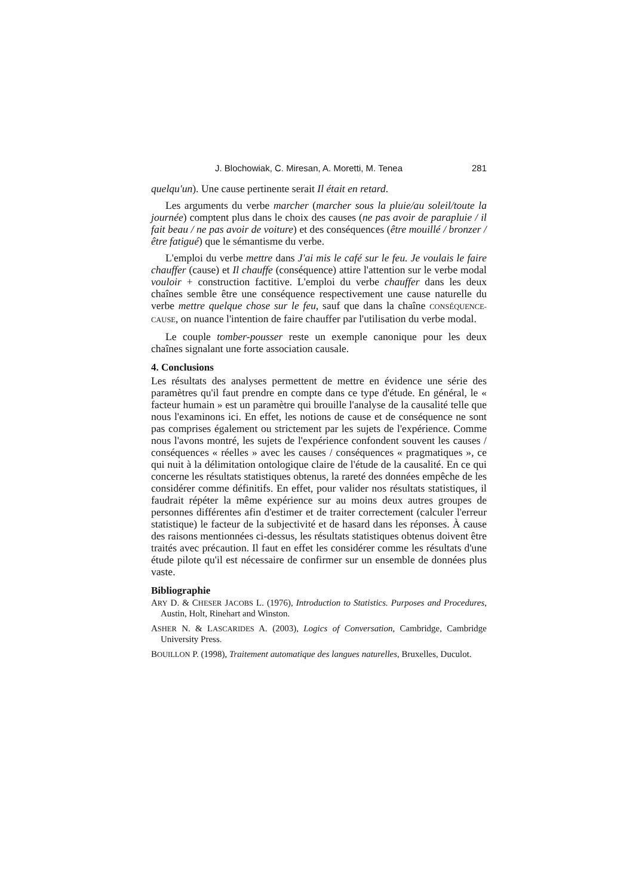J. Blochowiak, C. Miresan, A. Moretti, M. Tenea 281
quelqu'un). Une cause pertinente serait Il était en retard.
Les arguments du verbe marcher (marcher sous la pluie/au soleil/toute la journée) comptent plus dans le choix des causes (ne pas avoir de parapluie / il fait beau / ne pas avoir de voiture) et des conséquences (être mouillé / bronzer / être fatigué) que le sémantisme du verbe.
L'emploi du verbe mettre dans J'ai mis le café sur le feu. Je voulais le faire chauffer (cause) et Il chauffe (conséquence) attire l'attention sur le verbe modal vouloir + construction factitive. L'emploi du verbe chauffer dans les deux chaînes semble être une conséquence respectivement une cause naturelle du verbe mettre quelque chose sur le feu, sauf que dans la chaîne CONSÉQUENCE-CAUSE, on nuance l'intention de faire chauffer par l'utilisation du verbe modal.
Le couple tomber-pousser reste un exemple canonique pour les deux chaînes signalant une forte association causale.
4. Conclusions
Les résultats des analyses permettent de mettre en évidence une série des paramètres qu'il faut prendre en compte dans ce type d'étude. En général, le « facteur humain » est un paramètre qui brouille l'analyse de la causalité telle que nous l'examinons ici. En effet, les notions de cause et de conséquence ne sont pas comprises également ou stricte­ment par les sujets de l'expérience. Comme nous l'avons montré, les sujets de l'expérience confondent souvent les causes / conséquences « réelles » avec les causes / conséquences « pragmatiques », ce qui nuit à la délimitation ontologique claire de l'étude de la causalité. En ce qui concerne les résultats statistiques obtenus, la rareté des données em­pêche de les considérer comme définitifs. En effet, pour valider nos résultats statistiques, il faudrait répéter la même expérience sur au moins deux autres groupes de personnes différentes afin d'estimer et de traiter correctement (calculer l'erreur statistique) le facteur de la subjectivité et de hasard dans les réponses. À cause des raisons men­tionnées ci-dessus, les résultats statistiques obtenus doivent être trai­tés avec précaution. Il faut en effet les considérer comme les résultats d'une étude pilote qu'il est nécessaire de confirmer sur un ensemble de données plus vaste.
Bibliographie
ARY D. & CHESER JACOBS L. (1976), Introduction to Statistics. Purposes and Proce­dures, Austin, Holt, Rinehart and Winston.
ASHER N. & LASCARIDES A. (2003), Logics of Conversation, Cambridge, Cam­bridge University Press.
BOUILLON P. (1998), Traitement automatique des langues naturelles, Bruxelles, Duculot.